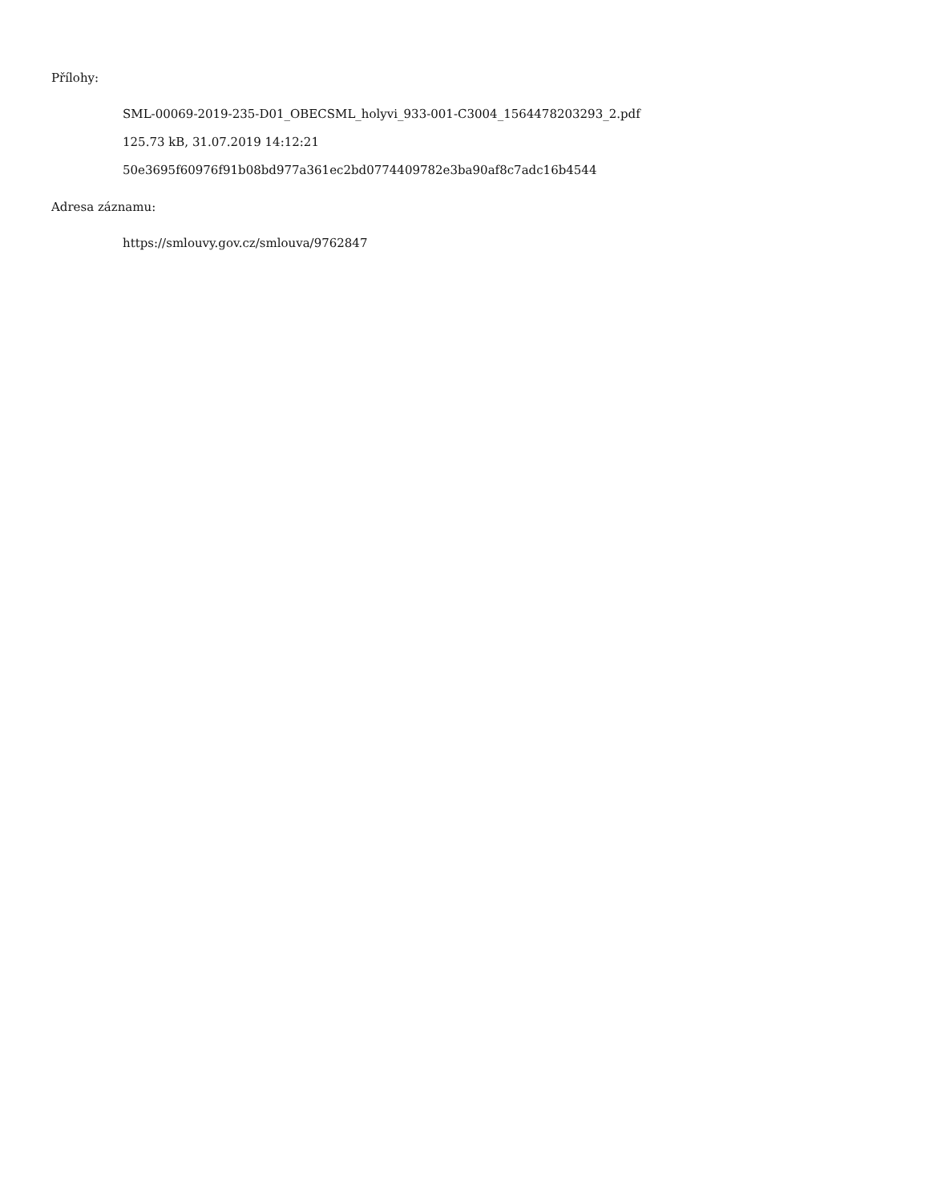Přílohy:
SML-00069-2019-235-D01_OBECSML_holyvi_933-001-C3004_1564478203293_2.pdf
125.73 kB, 31.07.2019 14:12:21
50e3695f60976f91b08bd977a361ec2bd0774409782e3ba90af8c7adc16b4544
Adresa záznamu:
https://smlouvy.gov.cz/smlouva/9762847